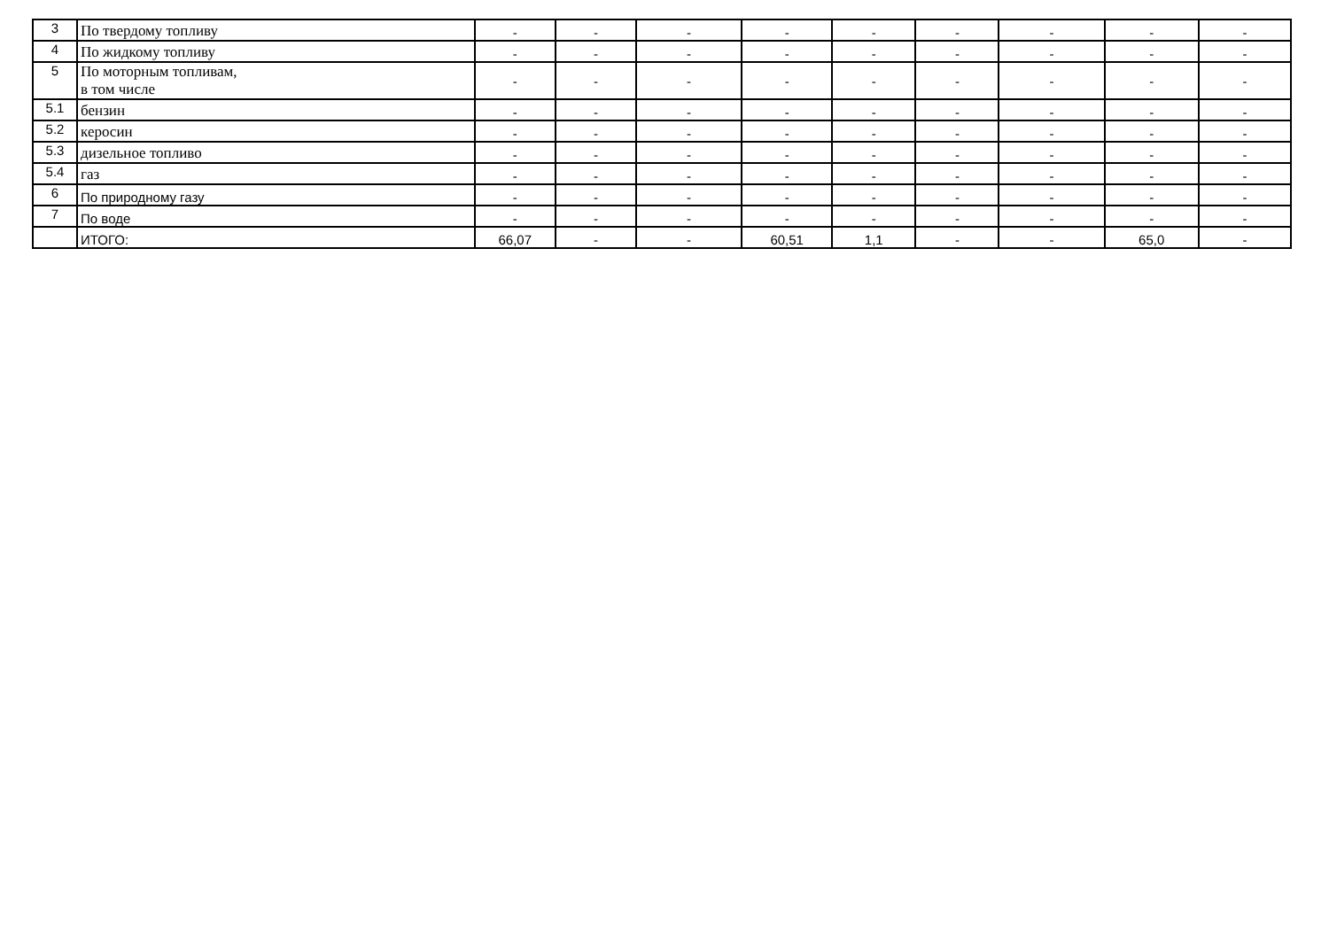| 3 | По твердому топливу | - | - | - | - | - | - | - | - | - |
| 4 | По жидкому топливу | - | - | - | - | - | - | - | - | - |
| 5 | По моторным топливам, в том числе | - | - | - | - | - | - | - | - | - |
| 5.1 | бензин | - | - | - | - | - | - | - | - | - |
| 5.2 | керосин | - | - | - | - | - | - | - | - | - |
| 5.3 | дизельное топливо | - | - | - | - | - | - | - | - | - |
| 5.4 | газ | - | - | - | - | - | - | - | - | - |
| 6 | По природному газу | - | - | - | - | - | - | - | - | - |
| 7 | По воде | - | - | - | - | - | - | - | - | - |
| | ИТОГО: | 66,07 | - | - | 60,51 | 1,1 | - | - | 65,0 | - |